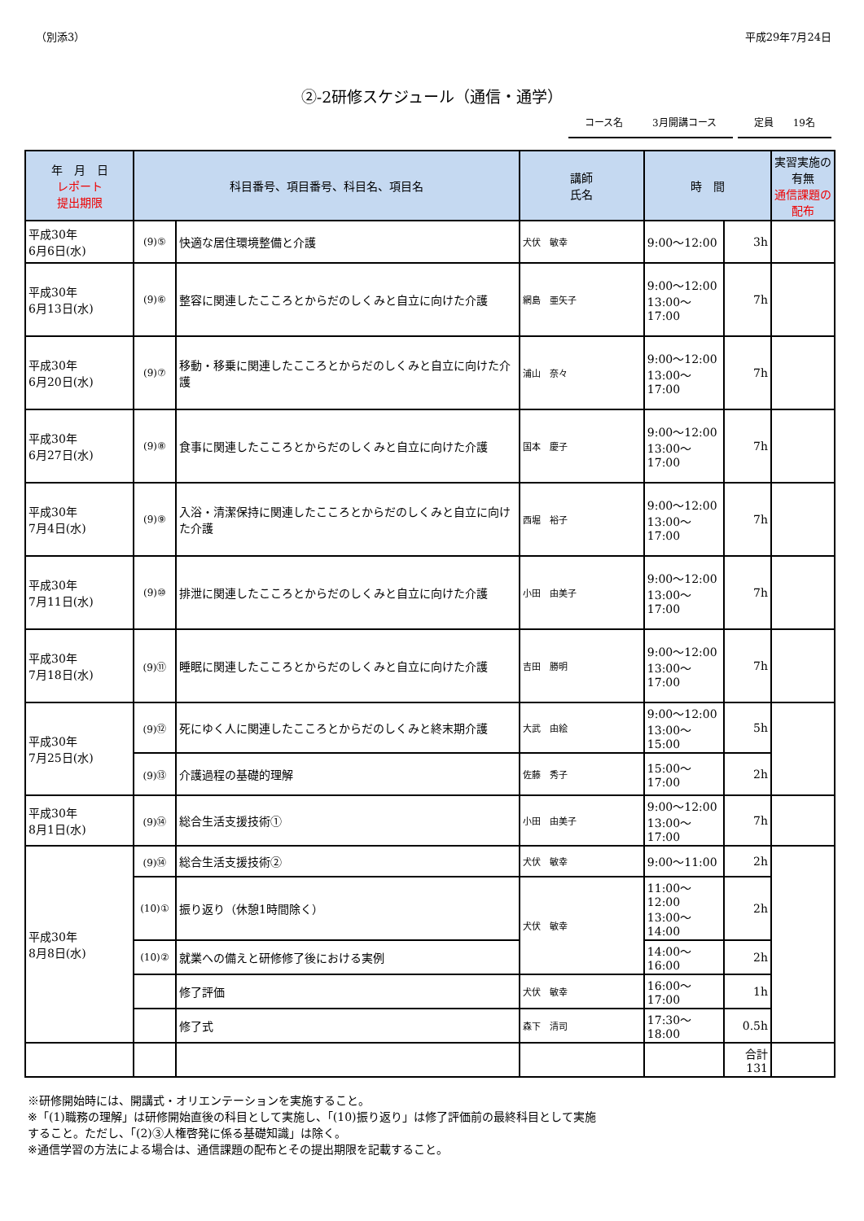（別添3） 平成29年7月24日
②-2研修スケジュール（通信・通学）
コース名　　　3月開講コース 定員　　19名
| 年 月 日 レポート 提出期限 | 科目番号、項目番号、科目名、項目名 | | 講師 氏名 | 時 間 | | 実習実施の有無 通信課題の配布 |
| --- | --- | --- | --- | --- | --- | --- |
| 平成30年 6月6日(水) | (9)⑤ | 快適な居住環境整備と介護 | 犬伏 敏幸 | 9:00～12:00 | 3h | |
| 平成30年 6月13日(水) | (9)⑥ | 整容に関連したこころとからだのしくみと自立に向けた介護 | 網島 亜矢子 | 9:00～12:00 13:00～17:00 | 7h | |
| 平成30年 6月20日(水) | (9)⑦ | 移動・移乗に関連したこころとからだのしくみと自立に向けた介護 | 浦山 奈々 | 9:00～12:00 13:00～17:00 | 7h | |
| 平成30年 6月27日(水) | (9)⑧ | 食事に関連したこころとからだのしくみと自立に向けた介護 | 国本 慶子 | 9:00～12:00 13:00～17:00 | 7h | |
| 平成30年 7月4日(水) | (9)⑨ | 入浴・清潔保持に関連したこころとからだのしくみと自立に向けた介護 | 西堀 裕子 | 9:00～12:00 13:00～17:00 | 7h | |
| 平成30年 7月11日(水) | (9)⑩ | 排泄に関連したこころとからだのしくみと自立に向けた介護 | 小田 由美子 | 9:00～12:00 13:00～17:00 | 7h | |
| 平成30年 7月18日(水) | (9)⑪ | 睡眠に関連したこころとからだのしくみと自立に向けた介護 | 吉田 勝明 | 9:00～12:00 13:00～17:00 | 7h | |
| 平成30年 7月25日(水) | (9)⑫ | 死にゆく人に関連したこころとからだのしくみと終末期介護 | 大武 由絵 | 9:00～12:00 13:00～15:00 | 5h | |
| | (9)⑬ | 介護過程の基礎的理解 | 佐藤 秀子 | 15:00～17:00 | 2h | |
| 平成30年 8月1日(水) | (9)⑭ | 総合生活支援技術① | 小田 由美子 | 9:00～12:00 13:00～17:00 | 7h | |
| 平成30年 8月8日(水) | (9)⑭ | 総合生活支援技術② | 犬伏 敏幸 | 9:00～11:00 | 2h | |
| | (10)① | 振り返り（休憩1時間除く） | 犬伏 敏幸 | 11:00～12:00 13:00～14:00 | 2h | |
| | (10)② | 就業への備えと研修修了後における実例 | | 14:00～16:00 | 2h | |
| | | 修了評価 | 犬伏 敏幸 | 16:00～17:00 | 1h | |
| | | 修了式 | 森下 清司 | 17:30～18:00 | 0.5h | |
| | | | | | 合計 131 | |
※研修開始時には、開講式・オリエンテーションを実施すること。
※「(1)職務の理解」は研修開始直後の科目として実施し、「(10)振り返り」は修了評価前の最終科目として実施
すること。ただし、「(2)③人権啓発に係る基礎知識」は除く。
※通信学習の方法による場合は、通信課題の配布とその提出期限を記載すること。